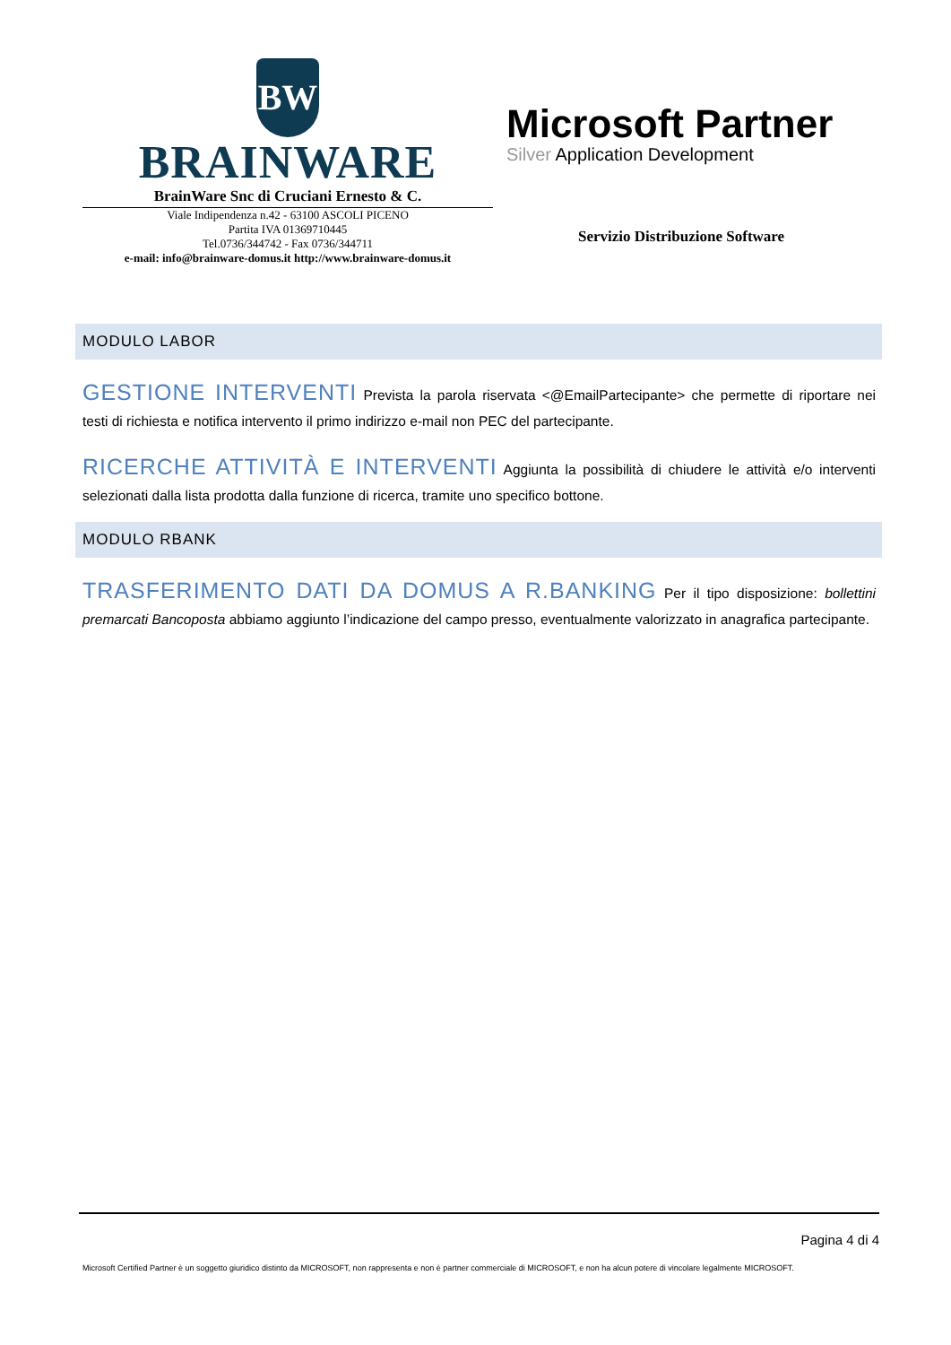BW
BRAINWARE
BrainWare Snc di Cruciani Ernesto & C.
Viale Indipendenza n.42 - 63100 ASCOLI PICENO
Partita IVA 01369710445
Tel.0736/344742 - Fax 0736/344711
e-mail: info@brainware-domus.it http://www.brainware-domus.it
Microsoft Partner
Silver Application Development
Servizio Distribuzione Software
MODULO LABOR
GESTIONE INTERVENTI Prevista la parola riservata <@EmailPartecipante> che permette di riportare nei testi di richiesta e notifica intervento il primo indirizzo e-mail non PEC del partecipante.
RICERCHE ATTIVITÀ E INTERVENTI Aggiunta la possibilità di chiudere le attività e/o interventi selezionati dalla lista prodotta dalla funzione di ricerca, tramite uno specifico bottone.
MODULO RBANK
TRASFERIMENTO DATI DA DOMUS A R.BANKING Per il tipo disposizione: bollettini premarcati Bancoposta abbiamo aggiunto l’indicazione del campo presso, eventualmente valorizzato in anagrafica partecipante.
Pagina 4 di 4
Microsoft Certified Partner è un soggetto giuridico distinto da MICROSOFT, non rappresenta e non è partner commerciale di MICROSOFT, e non ha alcun potere di vincolare legalmente MICROSOFT.